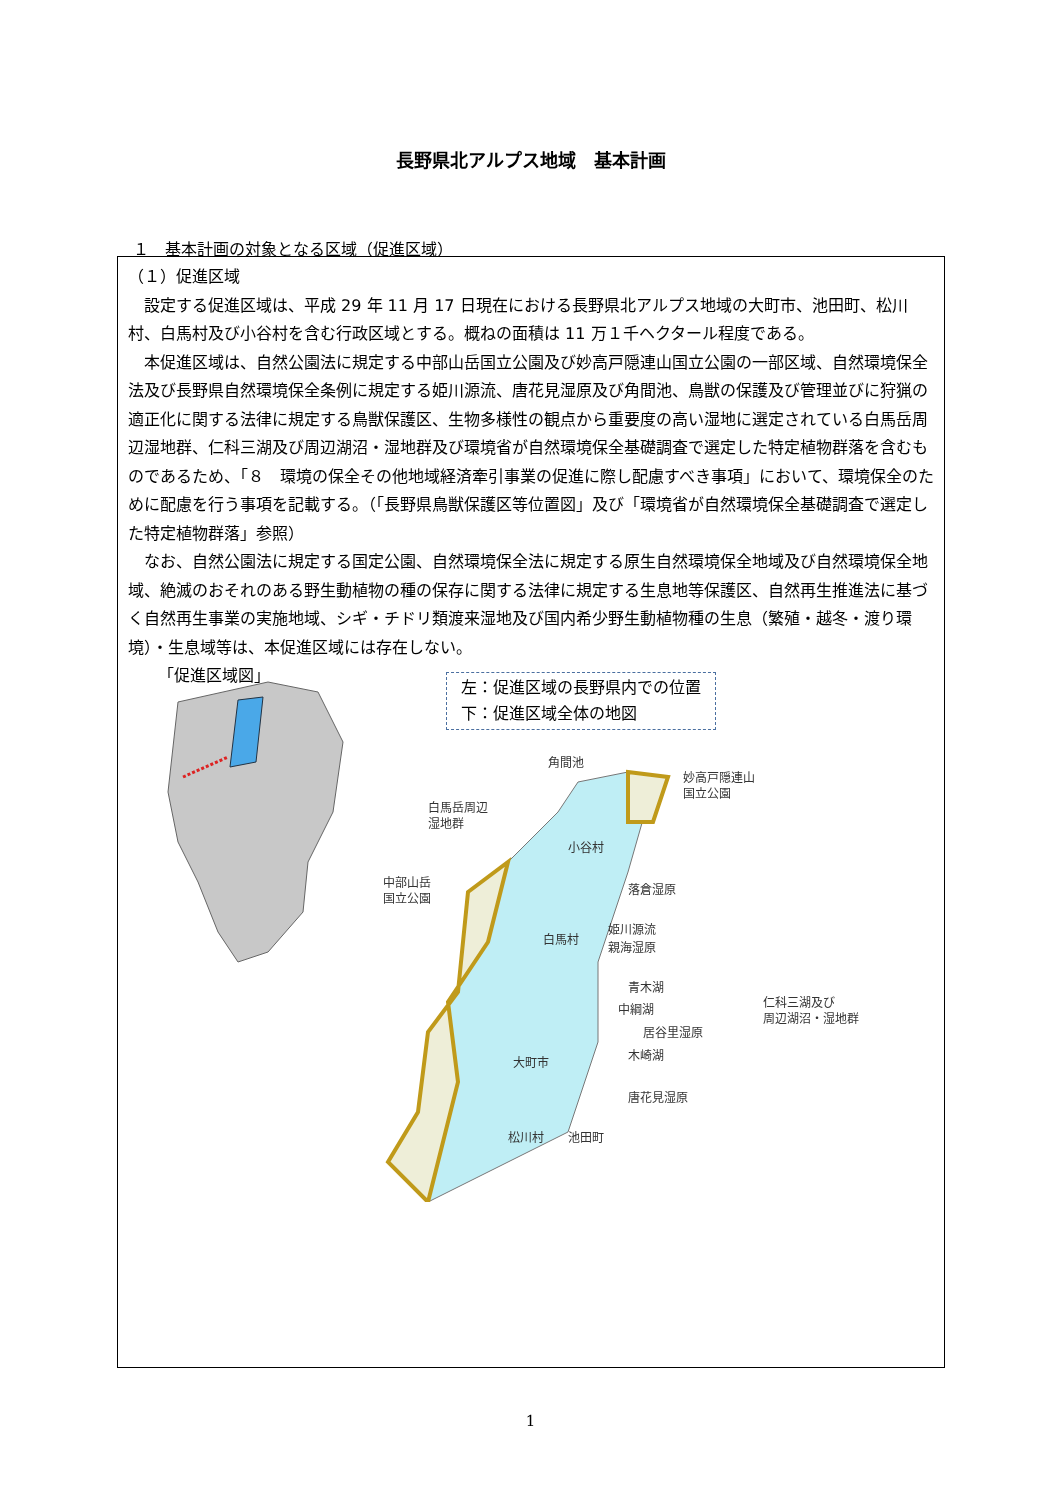長野県北アルプス地域　基本計画
１　基本計画の対象となる区域（促進区域）
（１）促進区域
設定する促進区域は、平成 29 年 11 月 17 日現在における長野県北アルプス地域の大町市、池田町、松川村、白馬村及び小谷村を含む行政区域とする。概ねの面積は 11 万１千ヘクタール程度である。
本促進区域は、自然公園法に規定する中部山岳国立公園及び妙高戸隠連山国立公園の一部区域、自然環境保全法及び長野県自然環境保全条例に規定する姫川源流、唐花見湿原及び角間池、鳥獣の保護及び管理並びに狩猟の適正化に関する法律に規定する鳥獣保護区、生物多様性の観点から重要度の高い湿地に選定されている白馬岳周辺湿地群、仁科三湖及び周辺湖沼・湿地群及び環境省が自然環境保全基礎調査で選定した特定植物群落を含むものであるため、「８　環境の保全その他地域経済牽引事業の促進に際し配慮すべき事項」において、環境保全のために配慮を行う事項を記載する。（「長野県鳥獣保護区等位置図」及び「環境省が自然環境保全基礎調査で選定した特定植物群落」参照）
なお、自然公園法に規定する国定公園、自然環境保全法に規定する原生自然環境保全地域及び自然環境保全地域、絶滅のおそれのある野生動植物の種の保存に関する法律に規定する生息地等保護区、自然再生推進法に基づく自然再生事業の実施地域、シギ・チドリ類渡来湿地及び国内希少野生動植物種の生息（繁殖・越冬・渡り環境）・生息域等は、本促進区域には存在しない。
角間池
妙高戸隠連山
国立公園
白馬岳周辺
湿地群
小谷村
中部山岳
国立公園
落倉湿原
白馬村
姫川源流
親海湿原
青木湖
中綱湖
居谷里湿原
木崎湖
仁科三湖及び
周辺湖沼・湿地群
大町市
唐花見湿原
松川村
池田町
「促進区域図」
左：促進区域の長野県内での位置
下：促進区域全体の地図
1